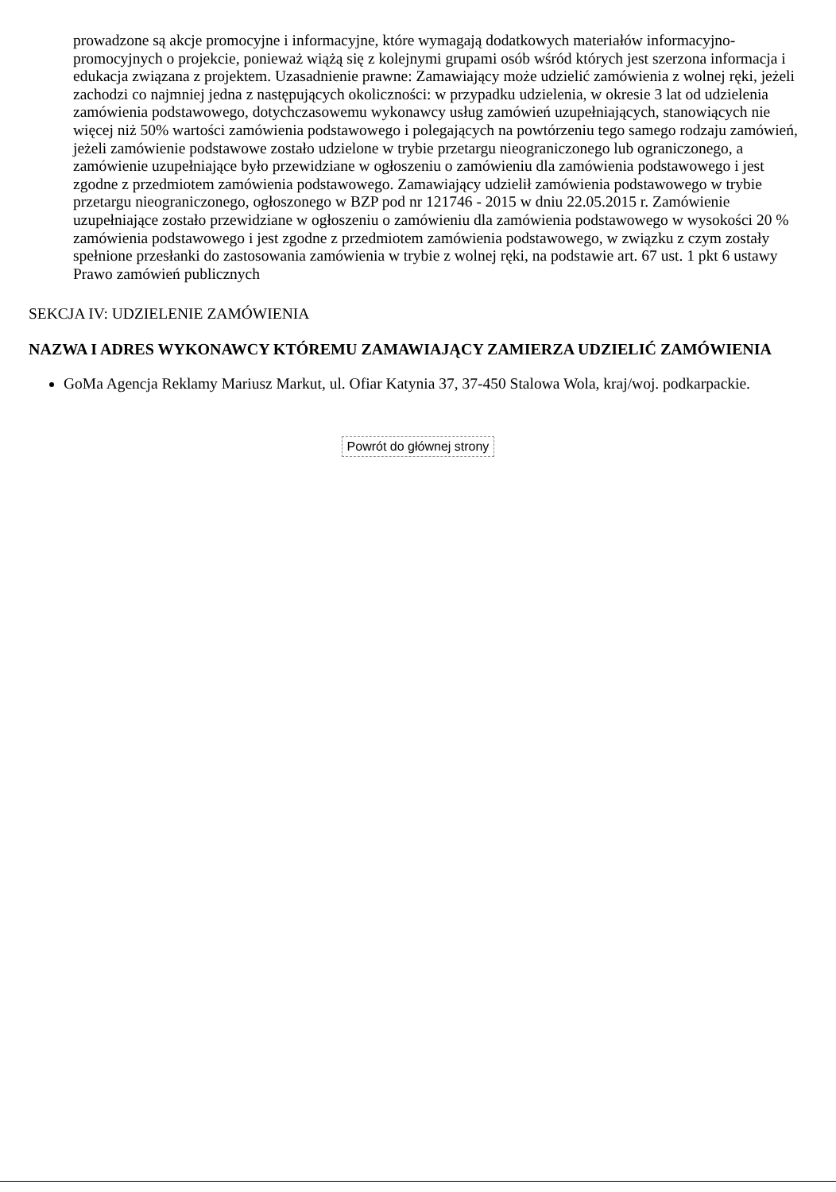prowadzone są akcje promocyjne i informacyjne, które wymagają dodatkowych materiałów informacyjno-promocyjnych o projekcie, ponieważ wiążą się z kolejnymi grupami osób wśród których jest szerzona informacja i edukacja związana z projektem. Uzasadnienie prawne: Zamawiający może udzielić zamówienia z wolnej ręki, jeżeli zachodzi co najmniej jedna z następujących okoliczności: w przypadku udzielenia, w okresie 3 lat od udzielenia zamówienia podstawowego, dotychczasowemu wykonawcy usług zamówień uzupełniających, stanowiących nie więcej niż 50% wartości zamówienia podstawowego i polegających na powtórzeniu tego samego rodzaju zamówień, jeżeli zamówienie podstawowe zostało udzielone w trybie przetargu nieograniczonego lub ograniczonego, a zamówienie uzupełniające było przewidziane w ogłoszeniu o zamówieniu dla zamówienia podstawowego i jest zgodne z przedmiotem zamówienia podstawowego. Zamawiający udzielił zamówienia podstawowego w trybie przetargu nieograniczonego, ogłoszonego w BZP pod nr 121746 - 2015 w dniu 22.05.2015 r. Zamówienie uzupełniające zostało przewidziane w ogłoszeniu o zamówieniu dla zamówienia podstawowego w wysokości 20 % zamówienia podstawowego i jest zgodne z przedmiotem zamówienia podstawowego, w związku z czym zostały spełnione przesłanki do zastosowania zamówienia w trybie z wolnej ręki, na podstawie art. 67 ust. 1 pkt 6 ustawy Prawo zamówień publicznych
SEKCJA IV: UDZIELENIE ZAMÓWIENIA
NAZWA I ADRES WYKONAWCY KTÓREMU ZAMAWIAJĄCY ZAMIERZA UDZIELIĆ ZAMÓWIENIA
GoMa Agencja Reklamy Mariusz Markut, ul. Ofiar Katynia 37, 37-450 Stalowa Wola, kraj/woj. podkarpackie.
Powrót do głównej strony